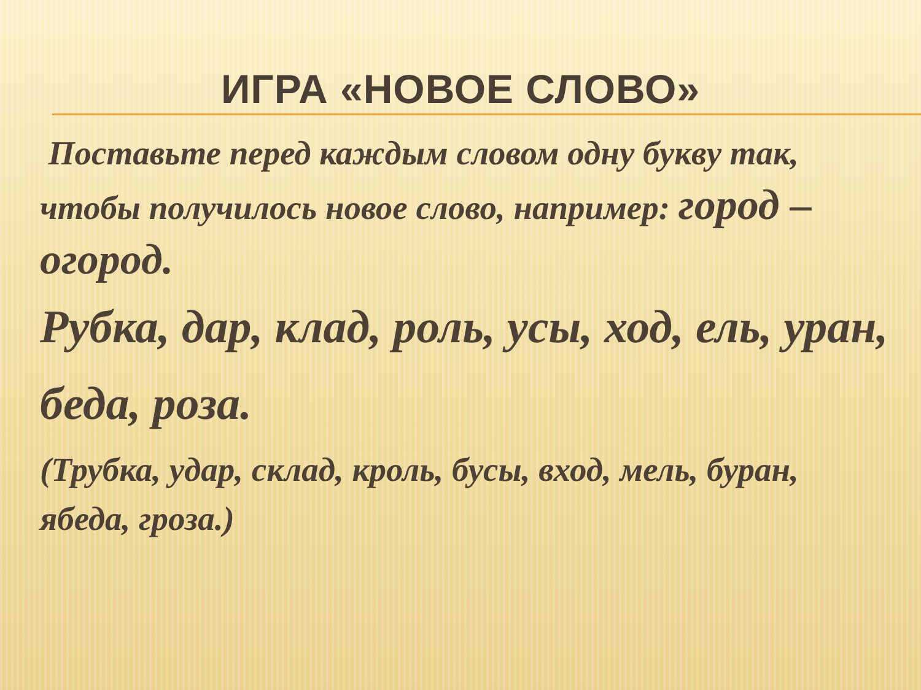ИГРА «НОВОЕ СЛОВО»
Поставьте перед каждым словом одну букву так, чтобы получилось новое слово, например: город – огород.
Рубка, дар, клад, роль, усы, ход, ель, уран, беда, роза.
(Трубка, удар, склад, кроль, бусы, вход, мель, буран, ябеда, гроза.)